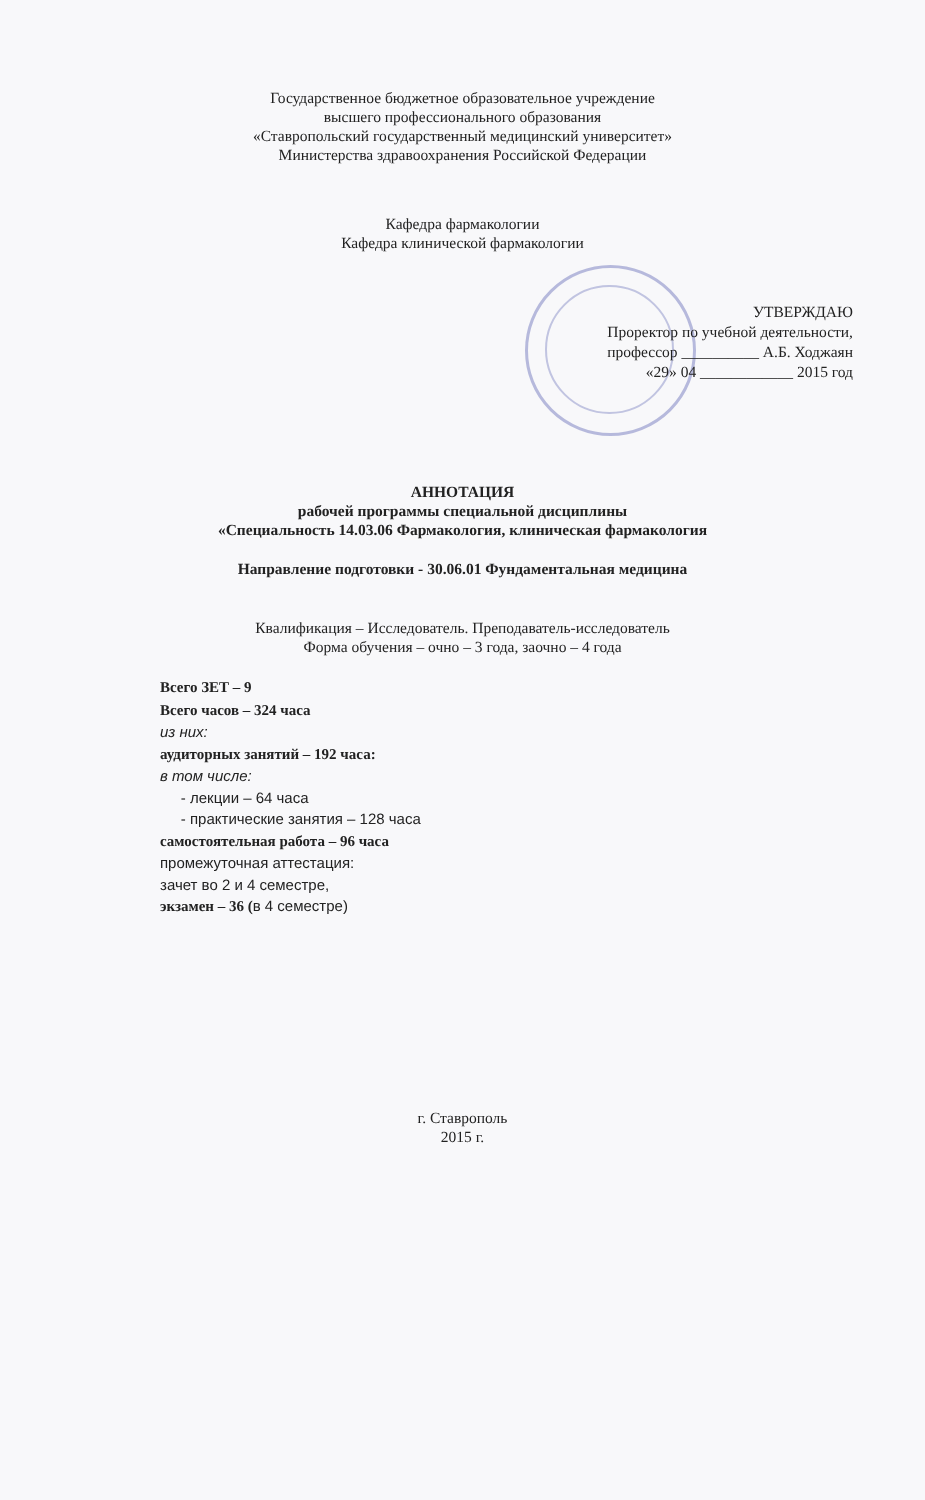Государственное бюджетное образовательное учреждение
высшего профессионального образования
«Ставропольский государственный медицинский университет»
Министерства здравоохранения Российской Федерации
Кафедра фармакологии
Кафедра клинической фармакологии
УТВЕРЖДАЮ
Проректор по учебной деятельности,
профессор __________ А.Б. Ходжаян
«29» 04 ____________ 2015 год
АННОТАЦИЯ
рабочей программы специальной дисциплины
«Специальность 14.03.06 Фармакология, клиническая фармакология
Направление подготовки - 30.06.01 Фундаментальная медицина
Квалификация – Исследователь. Преподаватель-исследователь
Форма обучения – очно – 3 года, заочно – 4 года
Всего ЗЕТ – 9
Всего часов – 324 часа
из них:
аудиторных занятий – 192 часа:
в том числе:
- лекции – 64 часа
- практические занятия – 128 часа
самостоятельная работа – 96 часа
промежуточная аттестация:
зачет во 2 и 4 семестре,
экзамен – 36 (в 4 семестре)
г. Ставрополь
2015 г.